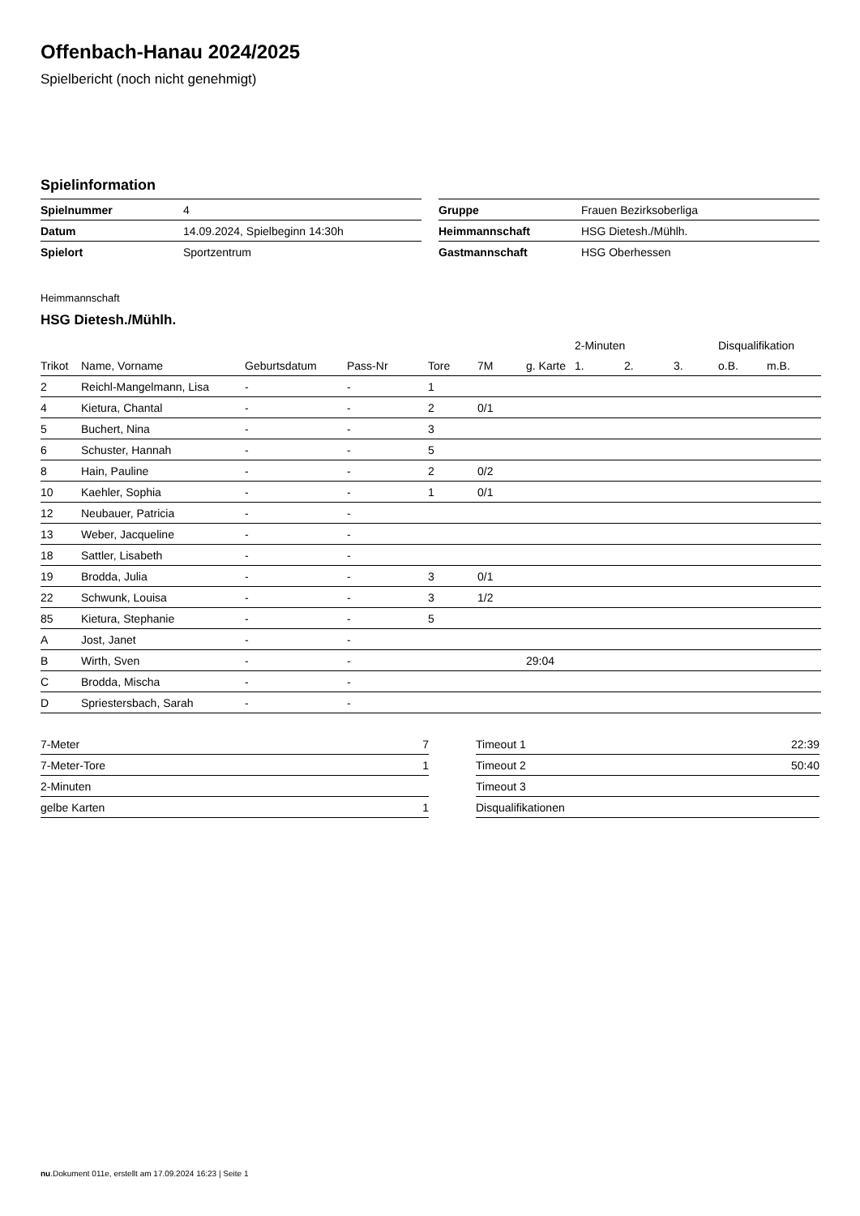Offenbach-Hanau 2024/2025
Spielbericht (noch nicht genehmigt)
Spielinformation
| Spielnummer | 4 |
| Datum | 14.09.2024, Spielbeginn 14:30h |
| Spielort | Sportzentrum |
| Gruppe | Frauen Bezirksoberliga |
| Heimmannschaft | HSG Dietesh./Mühlh. |
| Gastmannschaft | HSG Oberhessen |
Heimmannschaft
HSG Dietesh./Mühlh.
| | | | | | | | 2-Minuten | | | Disqualifikation | |
| --- | --- | --- | --- | --- | --- | --- | --- | --- | --- | --- | --- |
| Trikot | Name, Vorname | Geburtsdatum | Pass-Nr | Tore | 7M | g. Karte | 1. | 2. | 3. | o.B. | m.B. |
| 2 | Reichl-Mangelmann, Lisa | - | - | 1 | | | | | | | |
| 4 | Kietura, Chantal | - | - | 2 | 0/1 | | | | | | |
| 5 | Buchert, Nina | - | - | 3 | | | | | | | |
| 6 | Schuster, Hannah | - | - | 5 | | | | | | | |
| 8 | Hain, Pauline | - | - | 2 | 0/2 | | | | | | |
| 10 | Kaehler, Sophia | - | - | 1 | 0/1 | | | | | | |
| 12 | Neubauer, Patricia | - | - | | | | | | | | |
| 13 | Weber, Jacqueline | - | - | | | | | | | | |
| 18 | Sattler, Lisabeth | - | - | | | | | | | | |
| 19 | Brodda, Julia | - | - | 3 | 0/1 | | | | | | |
| 22 | Schwunk, Louisa | - | - | 3 | 1/2 | | | | | | |
| 85 | Kietura, Stephanie | - | - | 5 | | | | | | | |
| A | Jost, Janet | - | - | | | | | | | | |
| B | Wirth, Sven | - | - | | | 29:04 | | | | | |
| C | Brodda, Mischa | - | - | | | | | | | | |
| D | Spriestersbach, Sarah | - | - | | | | | | | | |
| 7-Meter | 7 |
| 7-Meter-Tore | 1 |
| 2-Minuten | |
| gelbe Karten | 1 |
| Timeout 1 | 22:39 |
| Timeout 2 | 50:40 |
| Timeout 3 | |
| Disqualifikationen | |
nu.Dokument 011e, erstellt am 17.09.2024 16:23 | Seite 1